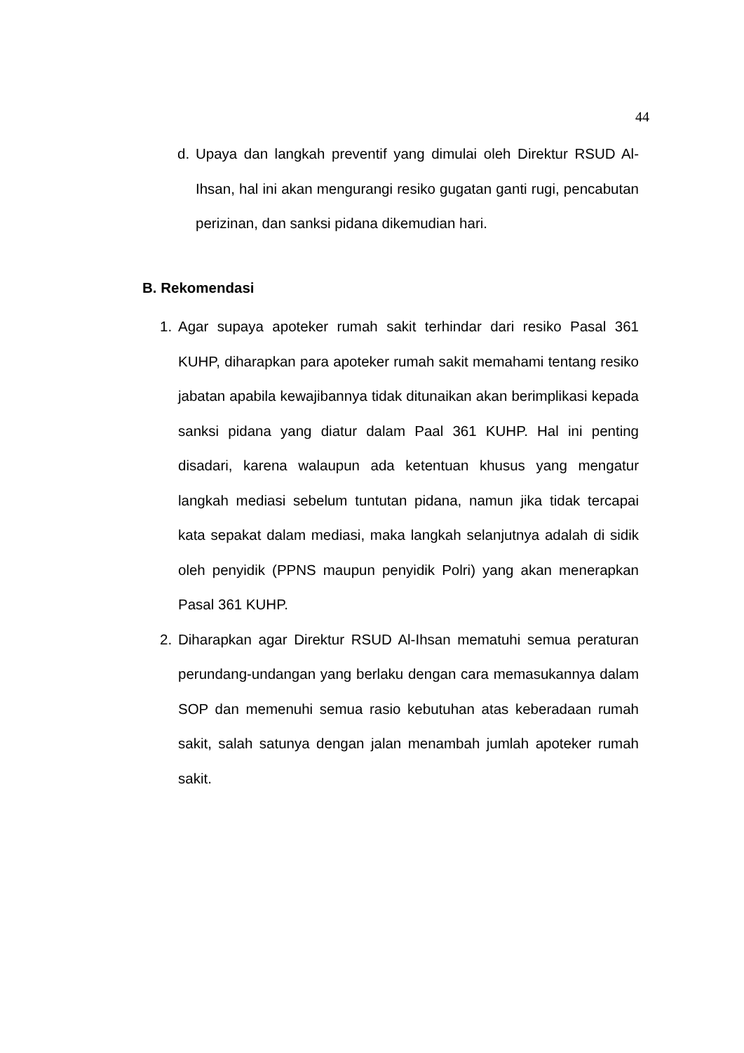44
d. Upaya dan langkah preventif yang dimulai oleh Direktur RSUD Al-Ihsan, hal ini akan mengurangi resiko gugatan ganti rugi, pencabutan perizinan, dan sanksi pidana dikemudian hari.
B. Rekomendasi
1. Agar supaya apoteker rumah sakit terhindar dari resiko Pasal 361 KUHP, diharapkan para apoteker rumah sakit memahami tentang resiko jabatan apabila kewajibannya tidak ditunaikan akan berimplikasi kepada sanksi pidana yang diatur dalam Paal 361 KUHP. Hal ini penting disadari, karena walaupun ada ketentuan khusus yang mengatur langkah mediasi sebelum tuntutan pidana, namun jika tidak tercapai kata sepakat dalam mediasi, maka langkah selanjutnya adalah di sidik oleh penyidik (PPNS maupun penyidik Polri) yang akan menerapkan Pasal 361 KUHP.
2. Diharapkan agar Direktur RSUD Al-Ihsan mematuhi semua peraturan perundang-undangan yang berlaku dengan cara memasukannya dalam SOP dan memenuhi semua rasio kebutuhan atas keberadaan rumah sakit, salah satunya dengan jalan menambah jumlah apoteker rumah sakit.